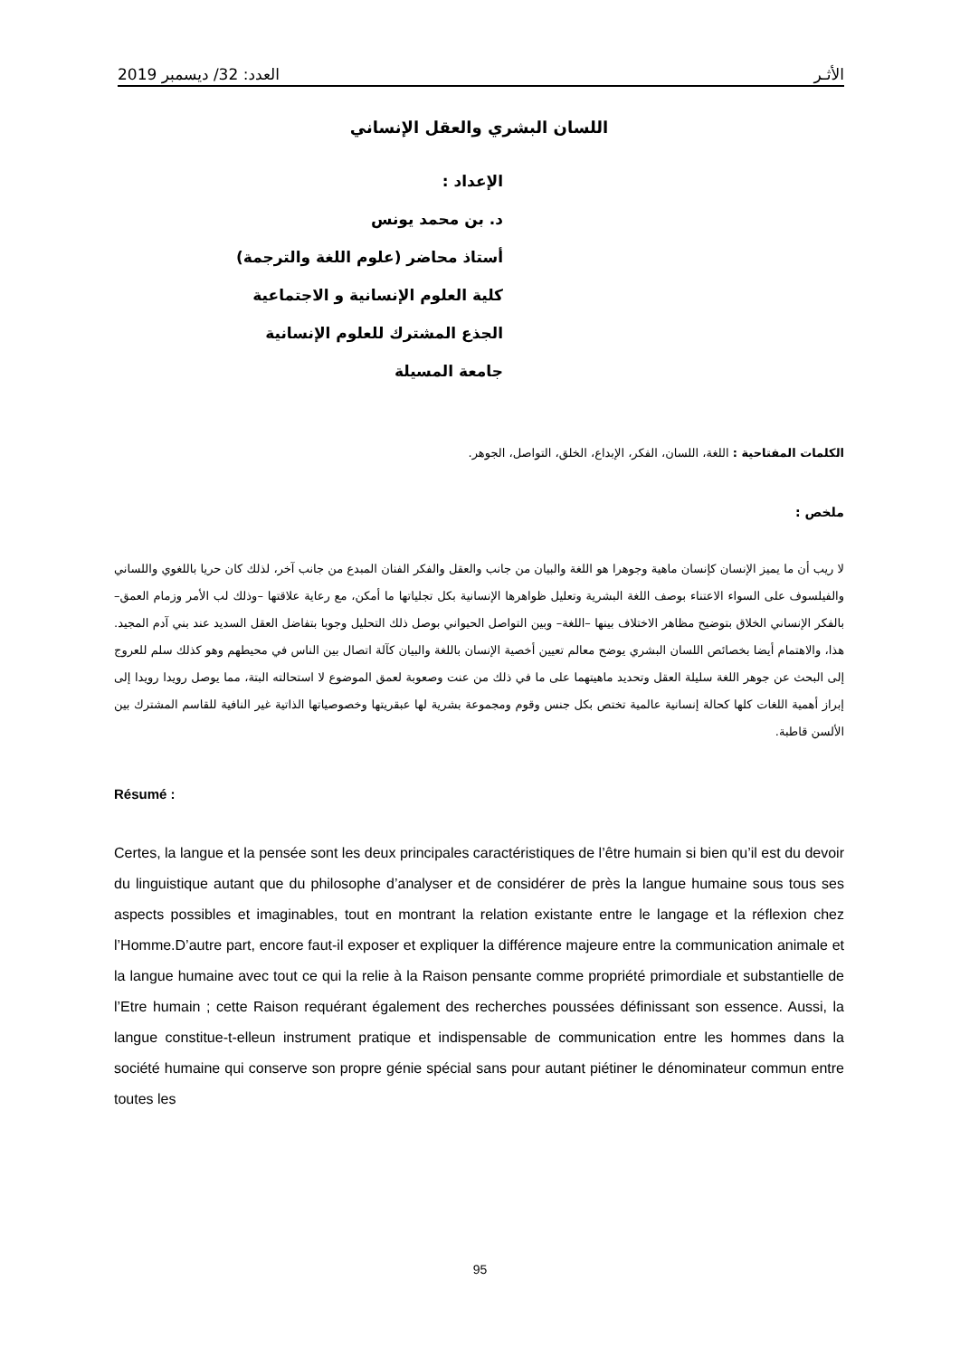الأثـر العدد: 32/ ديسمبر 2019
اللسان البشري والعقل الإنساني
الإعداد :
د. بن محمد يونس
أستاذ محاضر (علوم اللغة والترجمة)
كلية العلوم الإنسانية و الاجتماعية
الجذع المشترك للعلوم الإنسانية
جامعة المسيلة
الكلمات المفتاحية : اللغة، اللسان، الفكر، الإبداع، الخلق، التواصل، الجوهر.
ملخص :
لا ريب أن ما يميز الإنسان كإنسان ماهية وجوهرا هو اللغة والبيان من جانب والعقل والفكر الفنان المبدع من جانب آخر، لذلك كان حريا باللغوي واللساني والفيلسوف على السواء الاعتناء بوصف اللغة البشرية وتعليل ظواهرها الإنسانية بكل تجلياتها ما أمكن، مع رعاية علاقتها –وذلك لب الأمر وزمام العمق– بالفكر الإنساني الخلاق بتوضيح مظاهر الاختلاف بينها –اللغة– وبين التواصل الحيواني بوصل ذلك التحليل وجوبا بتفاضل العقل السديد عند بني آدم المجيد. هذا، والاهتمام أيضا بخصائص اللسان البشري يوضح معالم تعيين أخصية الإنسان باللغة والبيان كآلة اتصال بين الناس في محيطهم وهو كذلك سلم للعروج إلى البحث عن جوهر اللغة سليلة العقل وتحديد ماهيتهما على ما في ذلك من عنت وصعوبة لعمق الموضوع لا استحالته البتة، مما يوصل رويدا رويدا إلى إبراز أهمية اللغات كلها كحالة إنسانية عالمية تختص بكل جنس وقوم ومجموعة بشرية لها عبقريتها وخصوصياتها الذاتية غير النافية للقاسم المشترك بين الألسن قاطبة.
Résumé :
Certes, la langue et la pensée sont les deux principales caractéristiques de l’être humain si bien qu’il est du devoir du linguistique autant que du philosophe d’analyser et de considérer de près la langue humaine sous tous ses aspects possibles et imaginables, tout en montrant la relation existante entre le langage et la réflexion chez l’Homme.D’autre part, encore faut-il exposer et expliquer la différence majeure entre la communication animale et la langue humaine avec tout ce qui la relie à la Raison pensante comme propriété primordiale et substantielle de l’Etre humain ; cette Raison requérant également des recherches poussées définissant son essence. Aussi, la langue constitue-t-elleun instrument pratique et indispensable de communication entre les hommes dans la société humaine qui conserve son propre génie spécial sans pour autant piétiner le dénominateur commun entre toutes les
95